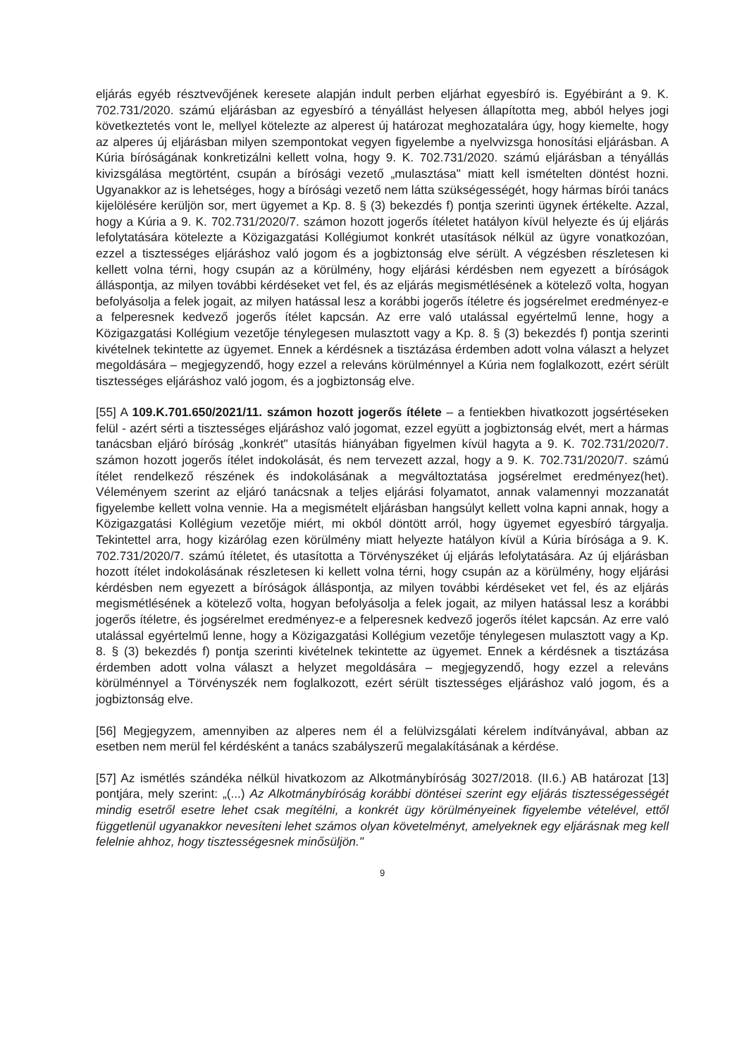eljárás egyéb résztvevőjének keresete alapján indult perben eljárhat egyesbíró is. Egyébiránt a 9. K. 702.731/2020. számú eljárásban az egyesbíró a tényállást helyesen állapította meg, abból helyes jogi következtetés vont le, mellyel kötelezte az alperest új határozat meghozatalára úgy, hogy kiemelte, hogy az alperes új eljárásban milyen szempontokat vegyen figyelembe a nyelvvizsga honosítási eljárásban. A Kúria bíróságának konkretizálni kellett volna, hogy 9. K. 702.731/2020. számú eljárásban a tényállás kivizsgálása megtörtént, csupán a bírósági vezető „mulasztása" miatt kell ismételten döntést hozni. Ugyanakkor az is lehetséges, hogy a bírósági vezető nem látta szükségességét, hogy hármas bírói tanács kijelölésére kerüljön sor, mert ügyemet a Kp. 8. § (3) bekezdés f) pontja szerinti ügynek értékelte. Azzal, hogy a Kúria a 9. K. 702.731/2020/7. számon hozott jogerős ítéletet hatályon kívül helyezte és új eljárás lefolytatására kötelezte a Közigazgatási Kollégiumot konkrét utasítások nélkül az ügyre vonatkozóan, ezzel a tisztességes eljáráshoz való jogom és a jogbiztonság elve sérült. A végzésben részletesen ki kellett volna térni, hogy csupán az a körülmény, hogy eljárási kérdésben nem egyezett a bíróságok álláspontja, az milyen további kérdéseket vet fel, és az eljárás megismétlésének a kötelező volta, hogyan befolyásolja a felek jogait, az milyen hatással lesz a korábbi jogerős ítéletre és jogsérelmet eredményez-e a felperesnek kedvező jogerős ítélet kapcsán. Az erre való utalással egyértelmű lenne, hogy a Közigazgatási Kollégium vezetője ténylegesen mulasztott vagy a Kp. 8. § (3) bekezdés f) pontja szerinti kivételnek tekintette az ügyemet. Ennek a kérdésnek a tisztázása érdemben adott volna választ a helyzet megoldására – megjegyzendő, hogy ezzel a releváns körülménnyel a Kúria nem foglalkozott, ezért sérült tisztességes eljáráshoz való jogom, és a jogbiztonság elve.
[55] A 109.K.701.650/2021/11. számon hozott jogerős ítélete – a fentiekben hivatkozott jogsértéseken felül - azért sérti a tisztességes eljáráshoz való jogomat, ezzel együtt a jogbiztonság elvét, mert a hármas tanácsban eljáró bíróság „konkrét" utasítás hiányában figyelmen kívül hagyta a 9. K. 702.731/2020/7. számon hozott jogerős ítélet indokolását, és nem tervezett azzal, hogy a 9. K. 702.731/2020/7. számú ítélet rendelkező részének és indokolásának a megváltoztatása jogsérelmet eredményez(het). Véleményem szerint az eljáró tanácsnak a teljes eljárási folyamatot, annak valamennyi mozzanatát figyelembe kellett volna vennie. Ha a megismételt eljárásban hangsúlyt kellett volna kapni annak, hogy a Közigazgatási Kollégium vezetője miért, mi okból döntött arról, hogy ügyemet egyesbíró tárgyalja. Tekintettel arra, hogy kizárólag ezen körülmény miatt helyezte hatályon kívül a Kúria bírósága a 9. K. 702.731/2020/7. számú ítéletet, és utasította a Törvényszéket új eljárás lefolytatására. Az új eljárásban hozott ítélet indokolásának részletesen ki kellett volna térni, hogy csupán az a körülmény, hogy eljárási kérdésben nem egyezett a bíróságok álláspontja, az milyen további kérdéseket vet fel, és az eljárás megismétlésének a kötelező volta, hogyan befolyásolja a felek jogait, az milyen hatással lesz a korábbi jogerős ítéletre, és jogsérelmet eredményez-e a felperesnek kedvező jogerős ítélet kapcsán. Az erre való utalással egyértelmű lenne, hogy a Közigazgatási Kollégium vezetője ténylegesen mulasztott vagy a Kp. 8. § (3) bekezdés f) pontja szerinti kivételnek tekintette az ügyemet. Ennek a kérdésnek a tisztázása érdemben adott volna választ a helyzet megoldására – megjegyzendő, hogy ezzel a releváns körülménnyel a Törvényszék nem foglalkozott, ezért sérült tisztességes eljáráshoz való jogom, és a jogbiztonság elve.
[56] Megjegyzem, amennyiben az alperes nem él a felülvizsgálati kérelem indítványával, abban az esetben nem merül fel kérdésként a tanács szabályszerű megalakításának a kérdése.
[57] Az ismétlés szándéka nélkül hivatkozom az Alkotmánybíróság 3027/2018. (II.6.) AB határozat [13] pontjára, mely szerint: „(...) Az Alkotmánybíróság korábbi döntései szerint egy eljárás tisztességességét mindig esetről esetre lehet csak megítélni, a konkrét ügy körülményeinek figyelembe vételével, ettől függetlenül ugyanakkor nevesíteni lehet számos olyan követelményt, amelyeknek egy eljárásnak meg kell felelnie ahhoz, hogy tisztességesnek minősüljön."
9